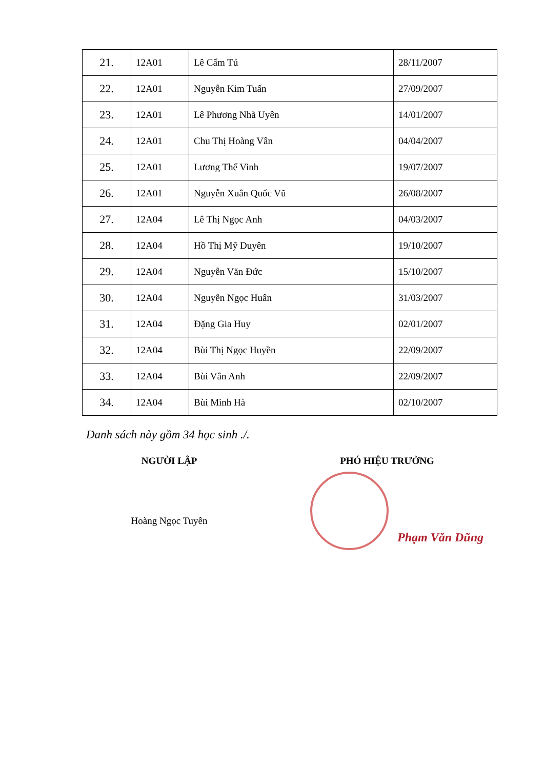| 21. | 12A01 | Lê Cẩm Tú | 28/11/2007 |
| 22. | 12A01 | Nguyễn Kim Tuấn | 27/09/2007 |
| 23. | 12A01 | Lê Phương Nhã Uyên | 14/01/2007 |
| 24. | 12A01 | Chu Thị Hoàng Vân | 04/04/2007 |
| 25. | 12A01 | Lương Thế Vinh | 19/07/2007 |
| 26. | 12A01 | Nguyễn Xuân Quốc Vũ | 26/08/2007 |
| 27. | 12A04 | Lê Thị Ngọc Anh | 04/03/2007 |
| 28. | 12A04 | Hồ Thị Mỹ Duyên | 19/10/2007 |
| 29. | 12A04 | Nguyễn Văn Đức | 15/10/2007 |
| 30. | 12A04 | Nguyễn Ngọc Huân | 31/03/2007 |
| 31. | 12A04 | Đặng Gia Huy | 02/01/2007 |
| 32. | 12A04 | Bùi Thị Ngọc Huyền | 22/09/2007 |
| 33. | 12A04 | Bùi Vân Anh | 22/09/2007 |
| 34. | 12A04 | Bùi Minh Hà | 02/10/2007 |
Danh sách này gồm 34 học sinh ./.
NGƯỜI LẬP
Hoàng Ngọc Tuyên
PHÓ HIỆU TRƯỞNG
Phạm Văn Dũng